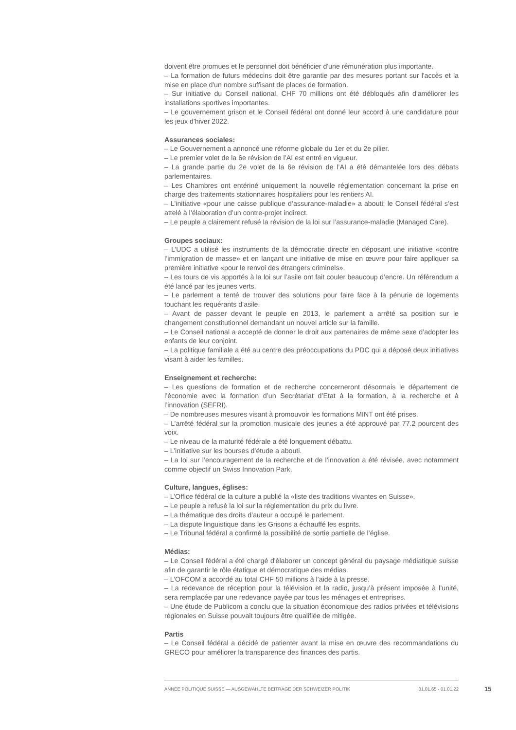doivent être promues et le personnel doit bénéficier d'une rémunération plus importante.
– La formation de futurs médecins doit être garantie par des mesures portant sur l'accès et la mise en place d'un nombre suffisant de places de formation.
– Sur initiative du Conseil national, CHF 70 millions ont été débloqués afin d'améliorer les installations sportives importantes.
– Le gouvernement grison et le Conseil fédéral ont donné leur accord à une candidature pour les jeux d'hiver 2022.
Assurances sociales:
– Le Gouvernement a annoncé une réforme globale du 1er et du 2e pilier.
– Le premier volet de la 6e révision de l’AI est entré en vigueur.
– La grande partie du 2e volet de la 6e révision de l’AI a été démantelée lors des débats parlementaires.
– Les Chambres ont entériné uniquement la nouvelle réglementation concernant la prise en charge des traitements stationnaires hospitaliers pour les rentiers AI.
– L’initiative «pour une caisse publique d’assurance-maladie» a abouti; le Conseil fédéral s’est attelé à l’élaboration d’un contre-projet indirect.
– Le peuple a clairement refusé la révision de la loi sur l’assurance-maladie (Managed Care).
Groupes sociaux:
– L’UDC a utilisé les instruments de la démocratie directe en déposant une initiative «contre l’immigration de masse» et en lançant une initiative de mise en œuvre pour faire appliquer sa première initiative «pour le renvoi des étrangers criminels».
– Les tours de vis apportés à la loi sur l’asile ont fait couler beaucoup d’encre. Un référendum a été lancé par les jeunes verts.
– Le parlement a tenté de trouver des solutions pour faire face à la pénurie de logements touchant les requérants d’asile.
– Avant de passer devant le peuple en 2013, le parlement a arrêté sa position sur le changement constitutionnel demandant un nouvel article sur la famille.
– Le Conseil national a accepté de donner le droit aux partenaires de même sexe d’adopter les enfants de leur conjoint.
– La politique familiale a été au centre des préoccupations du PDC qui a déposé deux initiatives visant à aider les familles.
Enseignement et recherche:
– Les questions de formation et de recherche concerneront désormais le département de l’économie avec la formation d’un Secrétariat d’Etat à la formation, à la recherche et à l’innovation (SEFRI).
– De nombreuses mesures visant à promouvoir les formations MINT ont été prises.
– L’arrêté fédéral sur la promotion musicale des jeunes a été approuvé par 77.2 pourcent des voix.
– Le niveau de la maturité fédérale a été longuement débattu.
– L’initiative sur les bourses d’étude a abouti.
– La loi sur l’encouragement de la recherche et de l’innovation a été révisée, avec notamment comme objectif un Swiss Innovation Park.
Culture, langues, églises:
– L’Office fédéral de la culture a publié la «liste des traditions vivantes en Suisse».
– Le peuple a refusé la loi sur la réglementation du prix du livre.
– La thématique des droits d’auteur a occupé le parlement.
– La dispute linguistique dans les Grisons a échauffé les esprits.
– Le Tribunal fédéral a confirmé la possibilité de sortie partielle de l’église.
Médias:
– Le Conseil fédéral a été chargé d'élaborer un concept général du paysage médiatique suisse afin de garantir le rôle étatique et démocratique des médias.
– L’OFCOM a accordé au total CHF 50 millions à l’aide à la presse.
– La redevance de réception pour la télévision et la radio, jusqu’à présent imposée à l’unité, sera remplacée par une redevance payée par tous les ménages et entreprises.
– Une étude de Publicom a conclu que la situation économique des radios privées et télévisions régionales en Suisse pouvait toujours être qualifiée de mitigée.
Partis
– Le Conseil fédéral a décidé de patienter avant la mise en œuvre des recommandations du GRECO pour améliorer la transparence des finances des partis.
ANNÉE POLITIQUE SUISSE — AUSGEWÄHLTE BEITRÄGE DER SCHWEIZER POLITIK 01.01.65 - 01.01.22
15